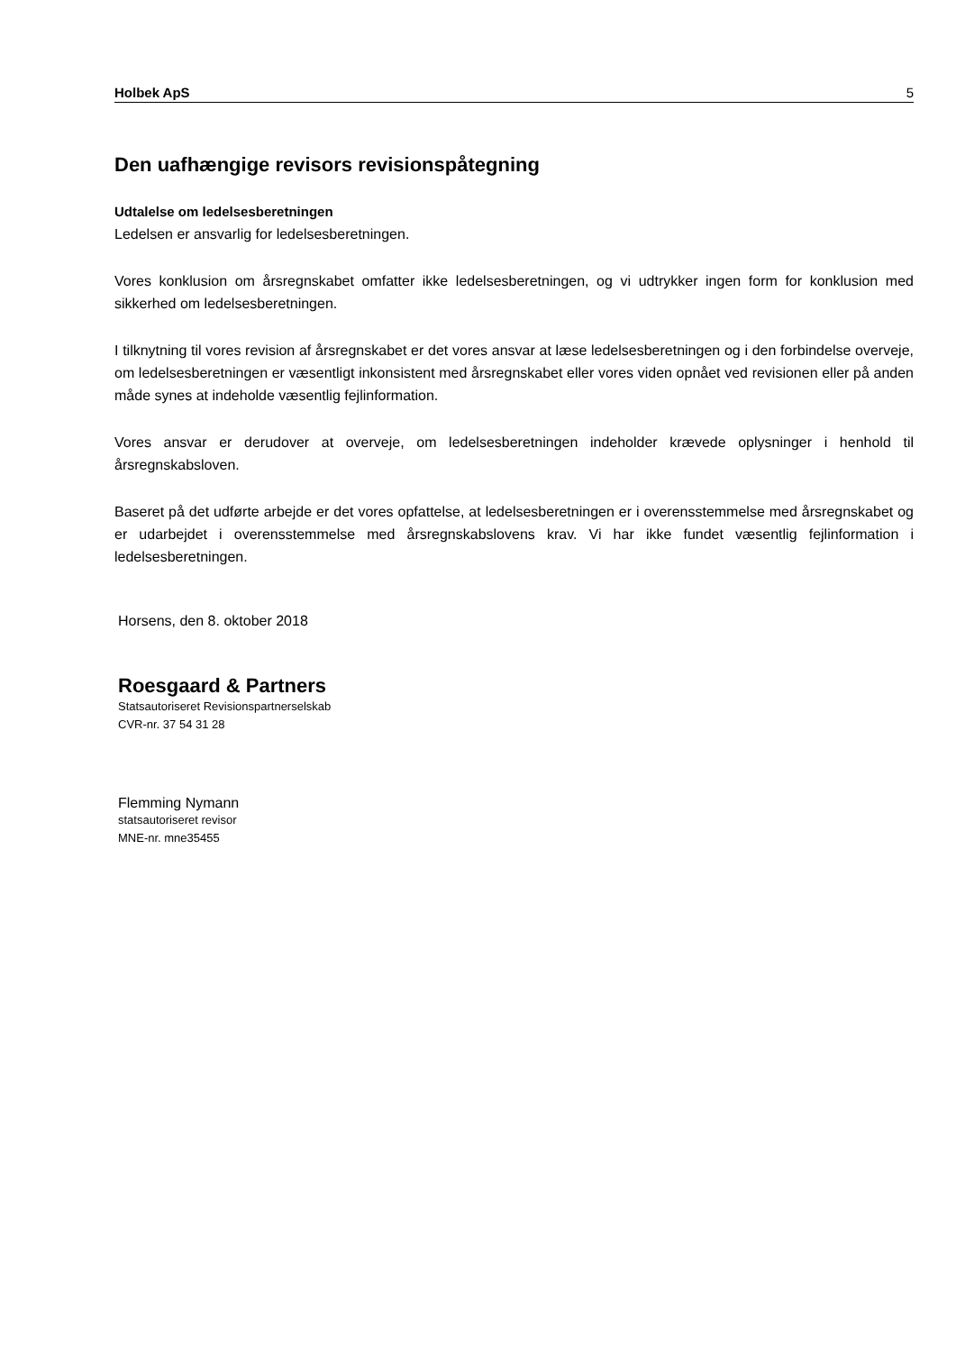Holbek ApS 5
Den uafhængige revisors revisionspåtegning
Udtalelse om ledelsesberetningen
Ledelsen er ansvarlig for ledelsesberetningen.
Vores konklusion om årsregnskabet omfatter ikke ledelsesberetningen, og vi udtrykker ingen form for konklusion med sikkerhed om ledelsesberetningen.
I tilknytning til vores revision af årsregnskabet er det vores ansvar at læse ledelsesberetningen og i den forbindelse overveje, om ledelsesberetningen er væsentligt inkonsistent med årsregnskabet eller vores viden opnået ved revisionen eller på anden måde synes at indeholde væsentlig fejlinformation.
Vores ansvar er derudover at overveje, om ledelsesberetningen indeholder krævede oplysninger i henhold til årsregnskabsloven.
Baseret på det udførte arbejde er det vores opfattelse, at ledelsesberetningen er i overensstemmelse med årsregnskabet og er udarbejdet i overensstemmelse med årsregnskabslovens krav. Vi har ikke fundet væsentlig fejlinformation i ledelsesberetningen.
Horsens, den 8. oktober 2018
Roesgaard & Partners
Statsautoriseret Revisionspartnerselskab
CVR-nr. 37 54 31 28
Flemming Nymann
statsautoriseret revisor
MNE-nr. mne35455